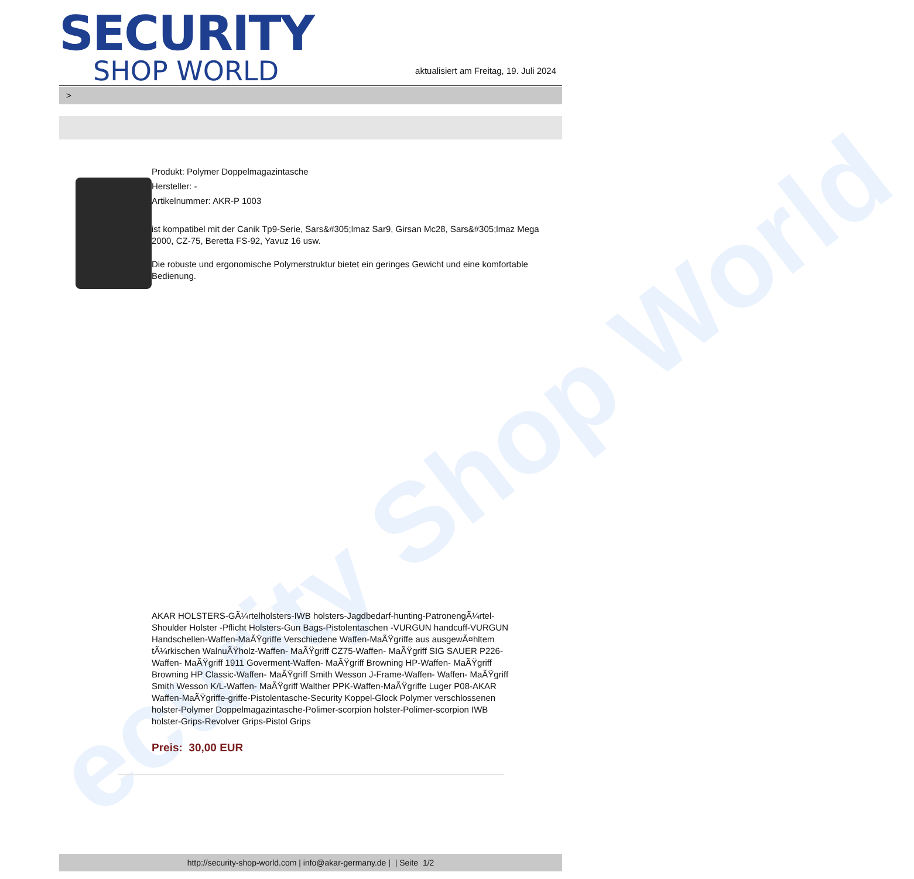ecurity Shop World
SECURITY
SHOP WORLD
aktualisiert am Freitag, 19. Juli 2024
>
Produkt: Polymer Doppelmagazintasche
Hersteller: -
Artikelnummer: AKR-P 1003
ist kompatibel mit der Canik Tp9-Serie, Sars&#305;lmaz Sar9, Girsan Mc28, Sars&#305;lmaz Mega 2000, CZ-75, Beretta FS-92, Yavuz 16 usw.
Die robuste und ergonomische Polymerstruktur bietet ein geringes Gewicht und eine komfortable Bedienung.
AKAR HOLSTERS-GÃ¼rtelholsters-IWB holsters-Jagdbedarf-hunting-PatronengÃ¼rtel- Shoulder Holster -Pflicht Holsters-Gun Bags-Pistolentaschen -VURGUN handcuff-VURGUN Handschellen-Waffen-MaÃŸgriffe Verschiedene Waffen-MaÃŸgriffe aus ausgewÃ¤hltem tÃ¼rkischen WalnuÃŸholz-Waffen- MaÃŸgriff CZ75-Waffen- MaÃŸgriff SIG SAUER P226-Waffen- MaÃŸgriff 1911 Goverment-Waffen- MaÃŸgriff Browning HP-Waffen- MaÃŸgriff Browning HP Classic-Waffen- MaÃŸgriff Smith Wesson J-Frame-Waffen- Waffen- MaÃŸgriff Smith Wesson K/L-Waffen- MaÃŸgriff Walther PPK-Waffen-MaÃŸgriffe Luger P08-AKAR Waffen-MaÃŸgriffe-griffe-Pistolentasche-Security Koppel-Glock Polymer verschlossenen holster-Polymer Doppelmagazintasche-Polimer-scorpion holster-Polimer-scorpion IWB holster-Grips-Revolver Grips-Pistol Grips
Preis: 30,00 EUR
http://security-shop-world.com | info@akar-germany.de | | Seite 1/2